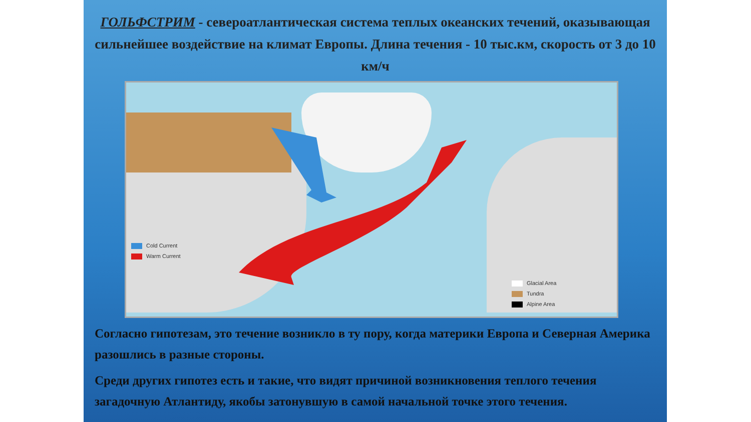ГОЛЬФСТРИМ - североатлантическая система теплых океанских течений, оказывающая сильнейшее воздействие на климат Европы. Длина течения - 10 тыс.км, скорость от 3 до 10 км/ч
Cold Current
Warm Current
Glacial Area
Tundra
Alpine Area
Согласно гипотезам, это течение возникло в ту пору, когда материки Европа и Северная Америка разошлись в разные стороны.
Среди других гипотез есть и такие, что видят причиной возникновения теплого течения загадочную Атлантиду, якобы затонувшую в самой начальной точке этого течения.